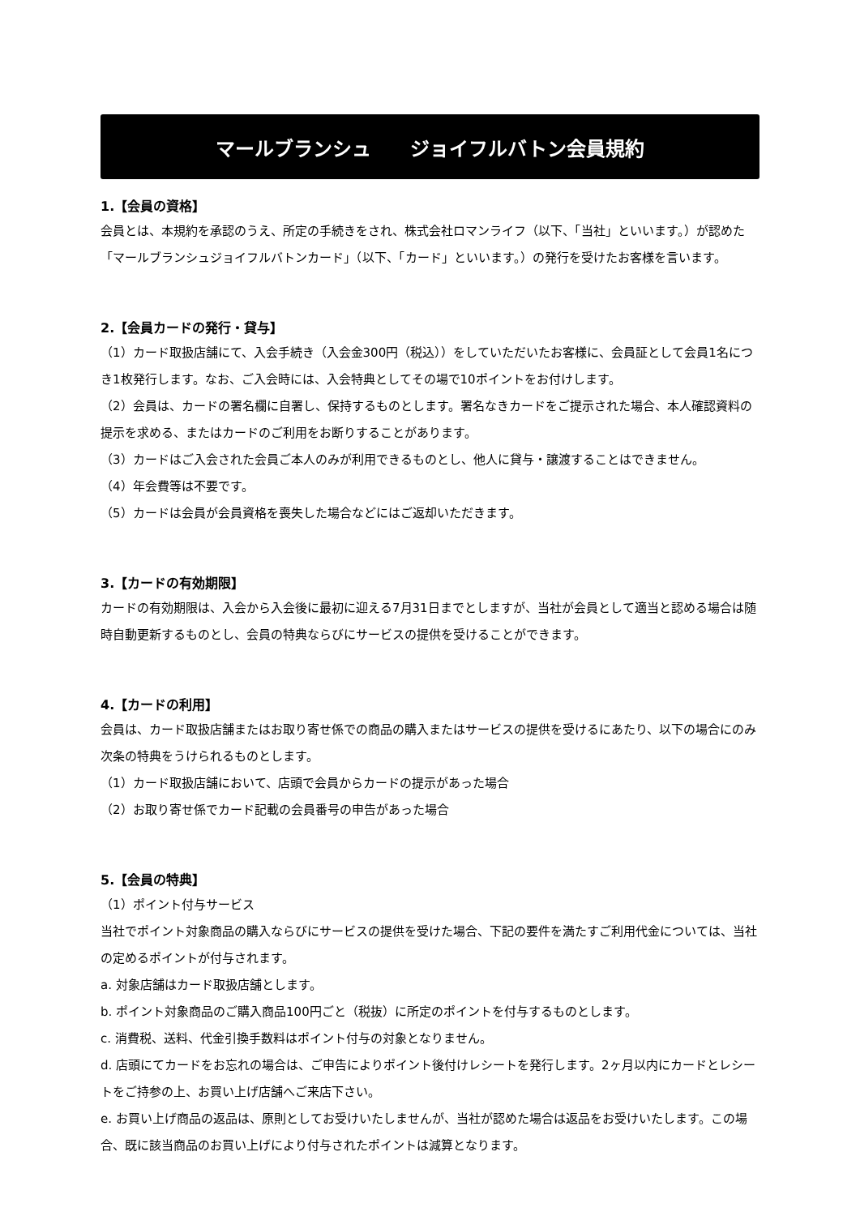マールブランシュ　　ジョイフルバトン会員規約
1.【会員の資格】
会員とは、本規約を承認のうえ、所定の手続きをされ、株式会社ロマンライフ（以下、「当社」といいます。）が認めた「マールブランシュジョイフルバトンカード」（以下、「カード」といいます。）の発行を受けたお客様を言います。
2.【会員カードの発行・貸与】
（1）カード取扱店舗にて、入会手続き（入会金300円（税込））をしていただいたお客様に、会員証として会員1名につき1枚発行します。なお、ご入会時には、入会特典としてその場で10ポイントをお付けします。
（2）会員は、カードの署名欄に自署し、保持するものとします。署名なきカードをご提示された場合、本人確認資料の提示を求める、またはカードのご利用をお断りすることがあります。
（3）カードはご入会された会員ご本人のみが利用できるものとし、他人に貸与・譲渡することはできません。
（4）年会費等は不要です。
（5）カードは会員が会員資格を喪失した場合などにはご返却いただきます。
3.【カードの有効期限】
カードの有効期限は、入会から入会後に最初に迎える7月31日までとしますが、当社が会員として適当と認める場合は随時自動更新するものとし、会員の特典ならびにサービスの提供を受けることができます。
4.【カードの利用】
会員は、カード取扱店舗またはお取り寄せ係での商品の購入またはサービスの提供を受けるにあたり、以下の場合にのみ次条の特典をうけられるものとします。
（1）カード取扱店舗において、店頭で会員からカードの提示があった場合
（2）お取り寄せ係でカード記載の会員番号の申告があった場合
5.【会員の特典】
（1）ポイント付与サービス
当社でポイント対象商品の購入ならびにサービスの提供を受けた場合、下記の要件を満たすご利用代金については、当社の定めるポイントが付与されます。
a. 対象店舗はカード取扱店舗とします。
b. ポイント対象商品のご購入商品100円ごと（税抜）に所定のポイントを付与するものとします。
c. 消費税、送料、代金引換手数料はポイント付与の対象となりません。
d. 店頭にてカードをお忘れの場合は、ご申告によりポイント後付けレシートを発行します。2ヶ月以内にカードとレシートをご持参の上、お買い上げ店舗へご来店下さい。
e. お買い上げ商品の返品は、原則としてお受けいたしませんが、当社が認めた場合は返品をお受けいたします。この場合、既に該当商品のお買い上げにより付与されたポイントは減算となります。